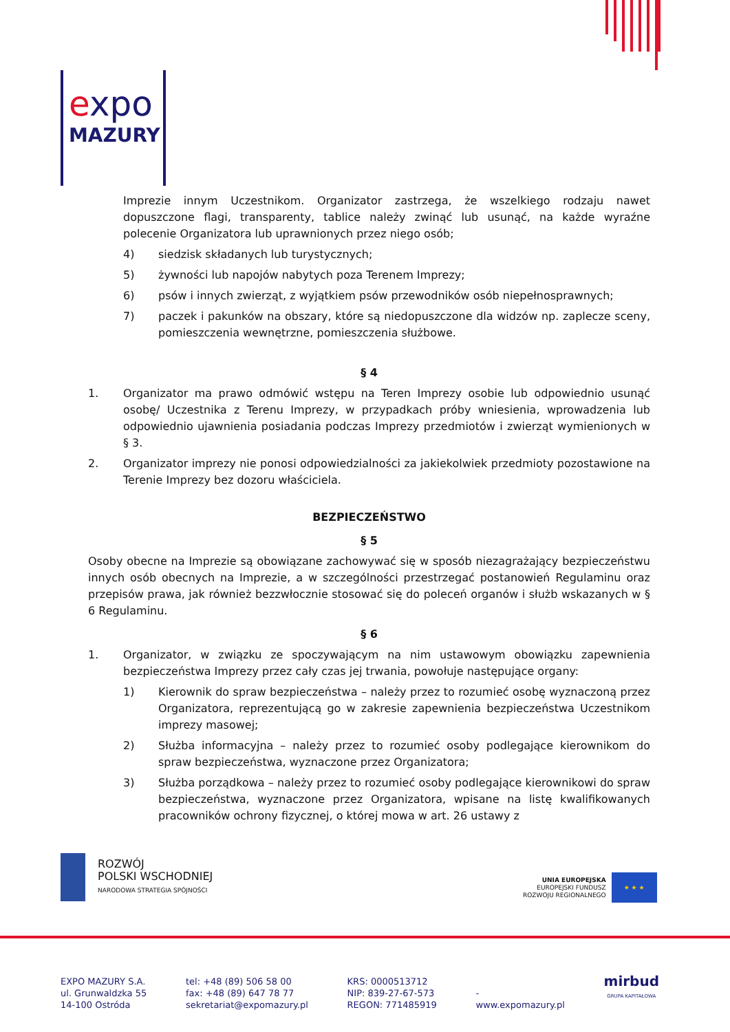expo
MAZURY
Imprezie innym Uczestnikom. Organizator zastrzega, że wszelkiego rodzaju nawet dopuszczone flagi, transparenty, tablice należy zwinąć lub usunąć, na każde wyraźne polecenie Organizatora lub uprawnionych przez niego osób;
4) siedzisk składanych lub turystycznych;
5) żywności lub napojów nabytych poza Terenem Imprezy;
6) psów i innych zwierząt, z wyjątkiem psów przewodników osób niepełnosprawnych;
7) paczek i pakunków na obszary, które są niedopuszczone dla widzów np. zaplecze sceny, pomieszczenia wewnętrzne, pomieszczenia służbowe.
§ 4
1. Organizator ma prawo odmówić wstępu na Teren Imprezy osobie lub odpowiednio usunąć osobę/ Uczestnika z Terenu Imprezy, w przypadkach próby wniesienia, wprowadzenia lub odpowiednio ujawnienia posiadania podczas Imprezy przedmiotów i zwierząt wymienionych w § 3.
2. Organizator imprezy nie ponosi odpowiedzialności za jakiekolwiek przedmioty pozostawione na Terenie Imprezy bez dozoru właściciela.
BEZPIECZEŃSTWO
§ 5
Osoby obecne na Imprezie są obowiązane zachowywać się w sposób niezagrażający bezpieczeństwu innych osób obecnych na Imprezie, a w szczególności przestrzegać postanowień Regulaminu oraz przepisów prawa, jak również bezzwłocznie stosować się do poleceń organów i służb wskazanych w § 6 Regulaminu.
§ 6
1. Organizator, w związku ze spoczywającym na nim ustawowym obowiązku zapewnienia bezpieczeństwa Imprezy przez cały czas jej trwania, powołuje następujące organy:
1) Kierownik do spraw bezpieczeństwa – należy przez to rozumieć osobę wyznaczoną przez Organizatora, reprezentującą go w zakresie zapewnienia bezpieczeństwa Uczestnikom imprezy masowej;
2) Służba informacyjna – należy przez to rozumieć osoby podlegające kierownikom do spraw bezpieczeństwa, wyznaczone przez Organizatora;
3) Służba porządkowa – należy przez to rozumieć osoby podlegające kierownikowi do spraw bezpieczeństwa, wyznaczone przez Organizatora, wpisane na listę kwalifikowanych pracowników ochrony fizycznej, o której mowa w art. 26 ustawy z
ROZWÓJ
POLSKI WSCHODNIEJ
NARODOWA STRATEGIA SPÓJNOŚCI
UNIA EUROPEJSKA
EUROPEJSKI FUNDUSZ
ROZWOJU REGIONALNEGO
★ ★ ★
EXPO MAZURY S.A.
ul. Grunwaldzka 55
14-100 Ostróda
tel: +48 (89) 506 58 00
fax: +48 (89) 647 78 77
sekretariat@expomazury.pl
KRS: 0000513712
NIP: 839-27-67-573
REGON: 771485919
-
www.expomazury.pl
mirbud
GRUPA KAPITAŁOWA